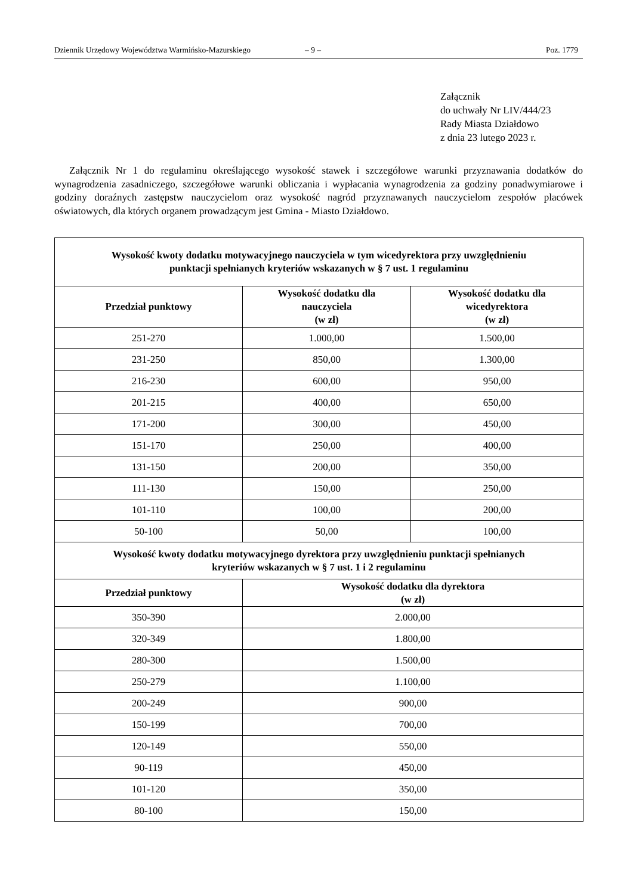Dziennik Urzędowy Województwa Warmińsko-Mazurskiego – 9 – Poz. 1779
Załącznik
do uchwały Nr LIV/444/23
Rady Miasta Działdowo
z dnia 23 lutego 2023 r.
Załącznik Nr 1 do regulaminu określającego wysokość stawek i szczegółowe warunki przyznawania dodatków do wynagrodzenia zasadniczego, szczegółowe warunki obliczania i wypłacania wynagrodzenia za godziny ponadwymiarowe i godziny doraźnych zastępstw nauczycielom oraz wysokość nagród przyznawanych nauczycielom zespołów placówek oświatowych, dla których organem prowadzącym jest Gmina - Miasto Działdowo.
| Wysokość kwoty dodatku motywacyjnego nauczyciela w tym wicedyrektora przy uwzględnieniu punktacji spełnianych kryteriów wskazanych w § 7 ust. 1 regulaminu | | |
| --- | --- | --- |
| Przedział punktowy | Wysokość dodatku dla nauczyciela (w zł) | Wysokość dodatku dla wicedyrektora (w zł) |
| 251-270 | 1.000,00 | 1.500,00 |
| 231-250 | 850,00 | 1.300,00 |
| 216-230 | 600,00 | 950,00 |
| 201-215 | 400,00 | 650,00 |
| 171-200 | 300,00 | 450,00 |
| 151-170 | 250,00 | 400,00 |
| 131-150 | 200,00 | 350,00 |
| 111-130 | 150,00 | 250,00 |
| 101-110 | 100,00 | 200,00 |
| 50-100 | 50,00 | 100,00 |
| Wysokość kwoty dodatku motywacyjnego dyrektora przy uwzględnieniu punktacji spełnianych kryteriów wskazanych w § 7 ust. 1 i 2 regulaminu | | |
| Przedział punktowy | Wysokość dodatku dla dyrektora (w zł) | |
| 350-390 | 2.000,00 | |
| 320-349 | 1.800,00 | |
| 280-300 | 1.500,00 | |
| 250-279 | 1.100,00 | |
| 200-249 | 900,00 | |
| 150-199 | 700,00 | |
| 120-149 | 550,00 | |
| 90-119 | 450,00 | |
| 101-120 | 350,00 | |
| 80-100 | 150,00 | |